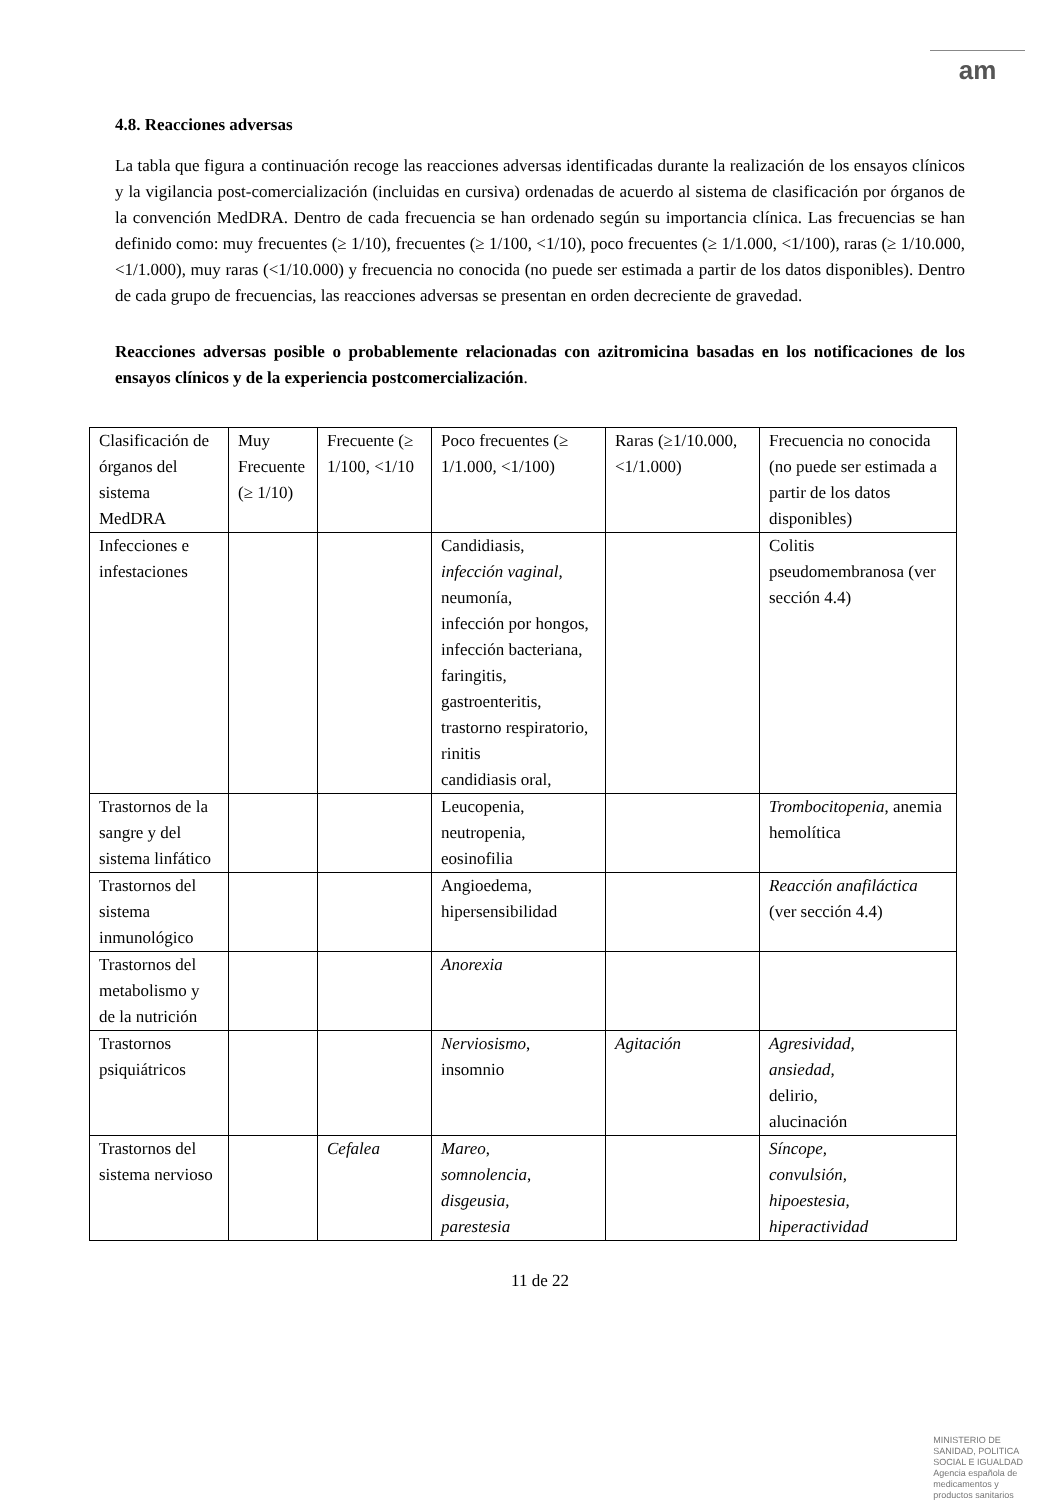am
4.8. Reacciones adversas
La tabla que figura a continuación recoge las reacciones adversas identificadas durante la realización de los ensayos clínicos y la vigilancia post-comercialización (incluidas en cursiva) ordenadas de acuerdo al sistema de clasificación por órganos de la convención MedDRA. Dentro de cada frecuencia se han ordenado según su importancia clínica. Las frecuencias se han definido como: muy frecuentes (≥ 1/10), frecuentes (≥ 1/100, <1/10), poco frecuentes (≥ 1/1.000, <1/100), raras (≥ 1/10.000, <1/1.000), muy raras (<1/10.000) y frecuencia no conocida (no puede ser estimada a partir de los datos disponibles). Dentro de cada grupo de frecuencias, las reacciones adversas se presentan en orden decreciente de gravedad.
Reacciones adversas posible o probablemente relacionadas con azitromicina basadas en los notificaciones de los ensayos clínicos y de la experiencia postcomercialización.
| Clasificación de órganos del sistema MedDRA | Muy Frecuente (≥ 1/10) | Frecuente (≥ 1/100, <1/10 | Poco frecuentes (≥ 1/1.000, <1/100) | Raras (≥1/10.000, <1/1.000) | Frecuencia no conocida (no puede ser estimada a partir de los datos disponibles) |
| Infecciones e infestaciones | | | Candidiasis, infección vaginal, neumonía, infección por hongos, infección bacteriana, faringitis, gastroenteritis, trastorno respiratorio, rinitis candidiasis oral, | | Colitis pseudomembranosa (ver sección 4.4) |
| Trastornos de la sangre y del sistema linfático | | | Leucopenia, neutropenia, eosinofilia | | Trombocitopenia , anemia hemolítica |
| Trastornos del sistema inmunológico | | | Angioedema, hipersensibilidad | | Reacción anafiláctica (ver sección 4.4) |
| Trastornos del metabolismo y de la nutrición | | | Anorexia | | |
| Trastornos psiquiátricos | | | Nerviosismo , insomnio | Agitación | Agresividad, ansiedad, delirio, alucinación |
| Trastornos del sistema nervioso | | Cefalea | Mareo , somnolencia , disgeusia , parestesia | | Síncope, convulsión, hipoestesia , hiperactividad |
11 de 22
MINISTERIO DE
SANIDAD, POLITICA
SOCIAL E IGUALDAD
Agencia española de
medicamentos y
productos sanitarios